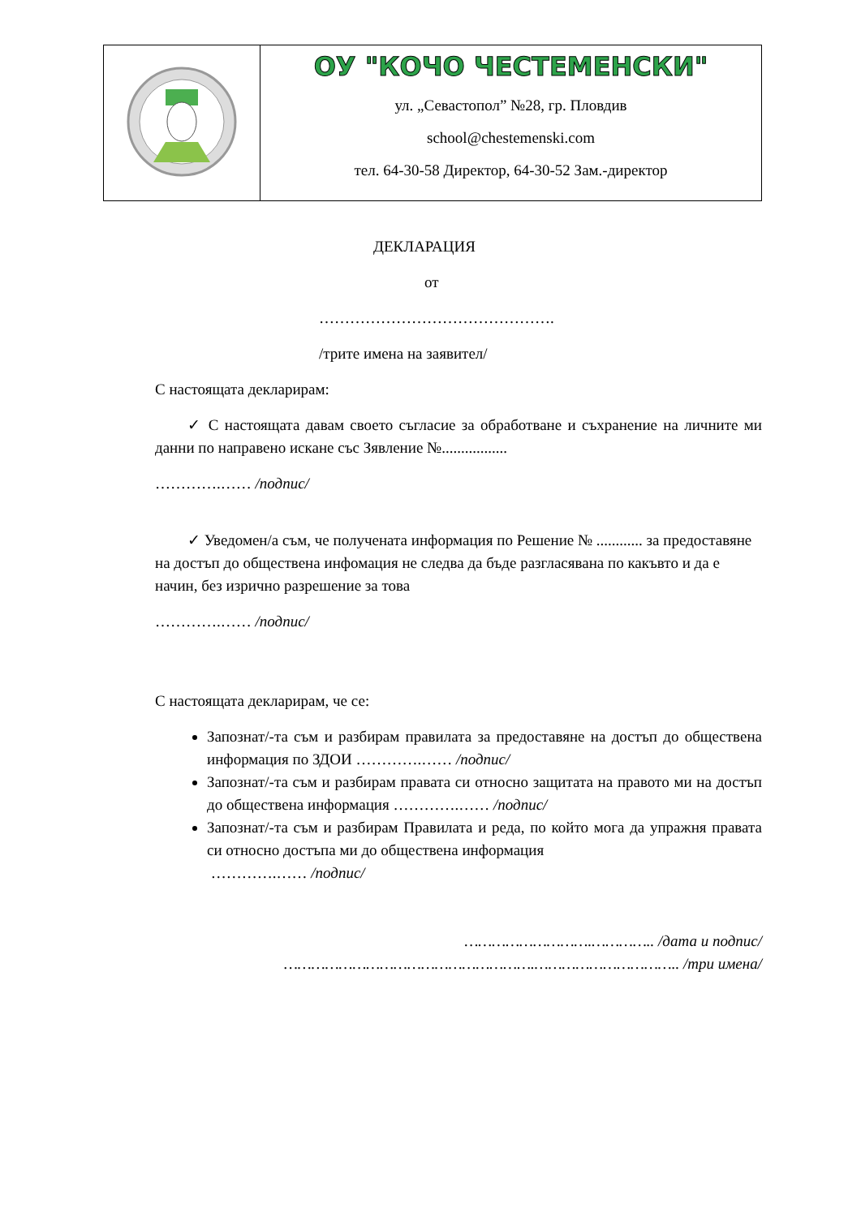| | ОУ "КОЧО ЧЕСТЕМЕНСКИ" ул. „Севастопол” №28, гр. Пловдив school@chestemenski.com тел. 64-30-58 Директор, 64-30-52 Зам.-директор |
ДЕКЛАРАЦИЯ
от
……………………………………….
/трите имена на заявител/
С настоящата декларирам:
✓ С настоящата давам своето съгласие за обработване и съхранение на личните ми данни по направено искане със Зявление №.................
………….…… /подпис/
✓ Уведомен/а съм, че получената информация по Решение № ............ за предоставяне на достъп до обществена инфомация не следва да бъде разгласявана по какъвто и да е начин, без изрично разрешение за това
………….…… /подпис/
С настоящата декларирам, че се:
Запознат/-та съм и разбирам правилата за предоставяне на достъп до обществена информация по ЗДОИ ………….…… /подпис/
Запознат/-та съм и разбирам правата си относно защитата на правото ми на достъп до обществена информация ………….…… /подпис/
Запознат/-та съм и разбирам Правилата и реда, по който мога да упражня правата си относно достъпа ми до обществена информация
………….…… /подпис/
……………………….………….. /дата и подпис/
……………………………………………….………………………….. /три имена/